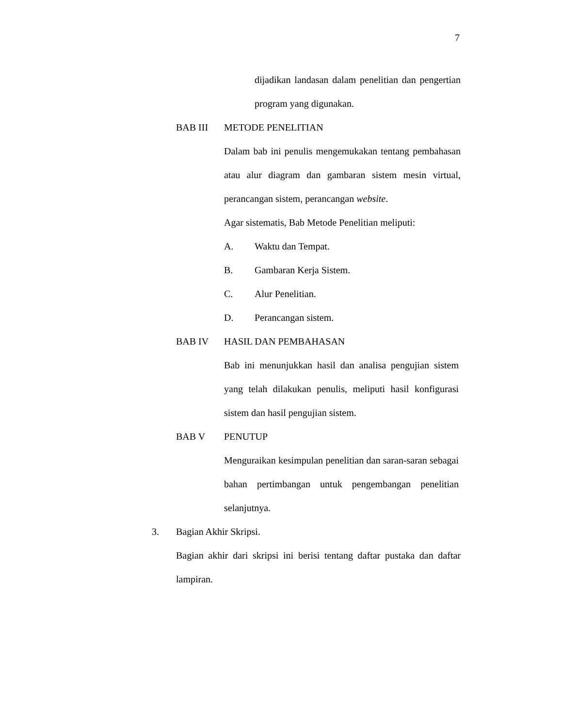7
dijadikan landasan dalam penelitian dan pengertian program yang digunakan.
BAB III METODE PENELITIAN
Dalam bab ini penulis mengemukakan tentang pembahasan atau alur diagram dan gambaran sistem mesin virtual, perancangan sistem, perancangan website.
Agar sistematis, Bab Metode Penelitian meliputi:
A. Waktu dan Tempat.
B. Gambaran Kerja Sistem.
C. Alur Penelitian.
D. Perancangan sistem.
BAB IV HASIL DAN PEMBAHASAN
Bab ini menunjukkan hasil dan analisa pengujian sistem yang telah dilakukan penulis, meliputi hasil konfigurasi sistem dan hasil pengujian sistem.
BAB V PENUTUP
Menguraikan kesimpulan penelitian dan saran-saran sebagai bahan pertimbangan untuk pengembangan penelitian selanjutnya.
3. Bagian Akhir Skripsi.
Bagian akhir dari skripsi ini berisi tentang daftar pustaka dan daftar lampiran.